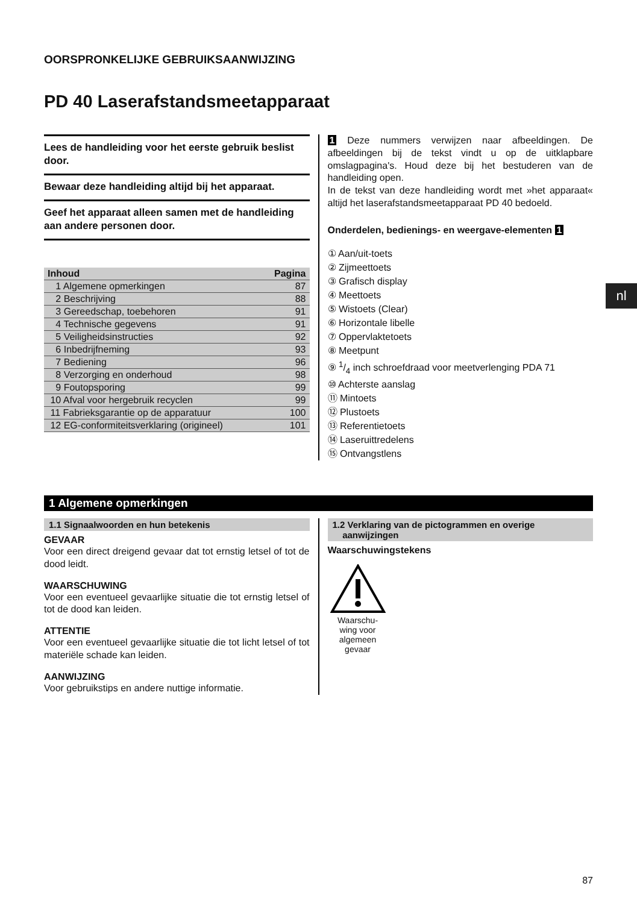nl
OORSPRONKELIJKE GEBRUIKSAANWIJZING
PD 40 Laserafstandsmeetapparaat
Lees de handleiding voor het eerste gebruik beslist door.
Bewaar deze handleiding altijd bij het apparaat.
Geef het apparaat alleen samen met de handleiding aan andere personen door.
| Inhoud | Pagina |
| --- | --- |
| 1 Algemene opmerkingen | 87 |
| 2 Beschrijving | 88 |
| 3 Gereedschap, toebehoren | 91 |
| 4 Technische gegevens | 91 |
| 5 Veiligheidsinstructies | 92 |
| 6 Inbedrijfneming | 93 |
| 7 Bediening | 96 |
| 8 Verzorging en onderhoud | 98 |
| 9 Foutopsporing | 99 |
| 10 Afval voor hergebruik recyclen | 99 |
| 11 Fabrieksgarantie op de apparatuur | 100 |
| 12 EG-conformiteitsverklaring (origineel) | 101 |
1 Deze nummers verwijzen naar afbeeldingen. De afbeeldingen bij de tekst vindt u op de uitklapbare omslagpagina's. Houd deze bij het bestuderen van de handleiding open.
In de tekst van deze handleiding wordt met »het apparaat« altijd het laserafstandsmeetapparaat PD 40 bedoeld.
Onderdelen, bedienings- en weergave-elementen 1
① Aan/uit-toets
② Zijmeettoets
③ Grafisch display
④ Meettoets
⑤ Wistoets (Clear)
⑥ Horizontale libelle
⑦ Oppervlaktetoets
⑧ Meetpunt
⑨ 1/4 inch schroefdraad voor meetverlenging PDA 71
⑩ Achterste aanslag
⑪ Mintoets
⑫ Plustoets
⑬ Referentietoets
⑭ Laseruittredelens
⑮ Ontvangstlens
1 Algemene opmerkingen
1.1 Signaalwoorden en hun betekenis
GEVAAR
Voor een direct dreigend gevaar dat tot ernstig letsel of tot de dood leidt.
WAARSCHUWING
Voor een eventueel gevaarlijke situatie die tot ernstig letsel of tot de dood kan leiden.
ATTENTIE
Voor een eventueel gevaarlijke situatie die tot licht letsel of tot materiële schade kan leiden.
AANWIJZING
Voor gebruikstips en andere nuttige informatie.
1.2 Verklaring van de pictogrammen en overige
aanwijzingen
Waarschuwingstekens
Waarschu-
wing voor
algemeen
gevaar
87